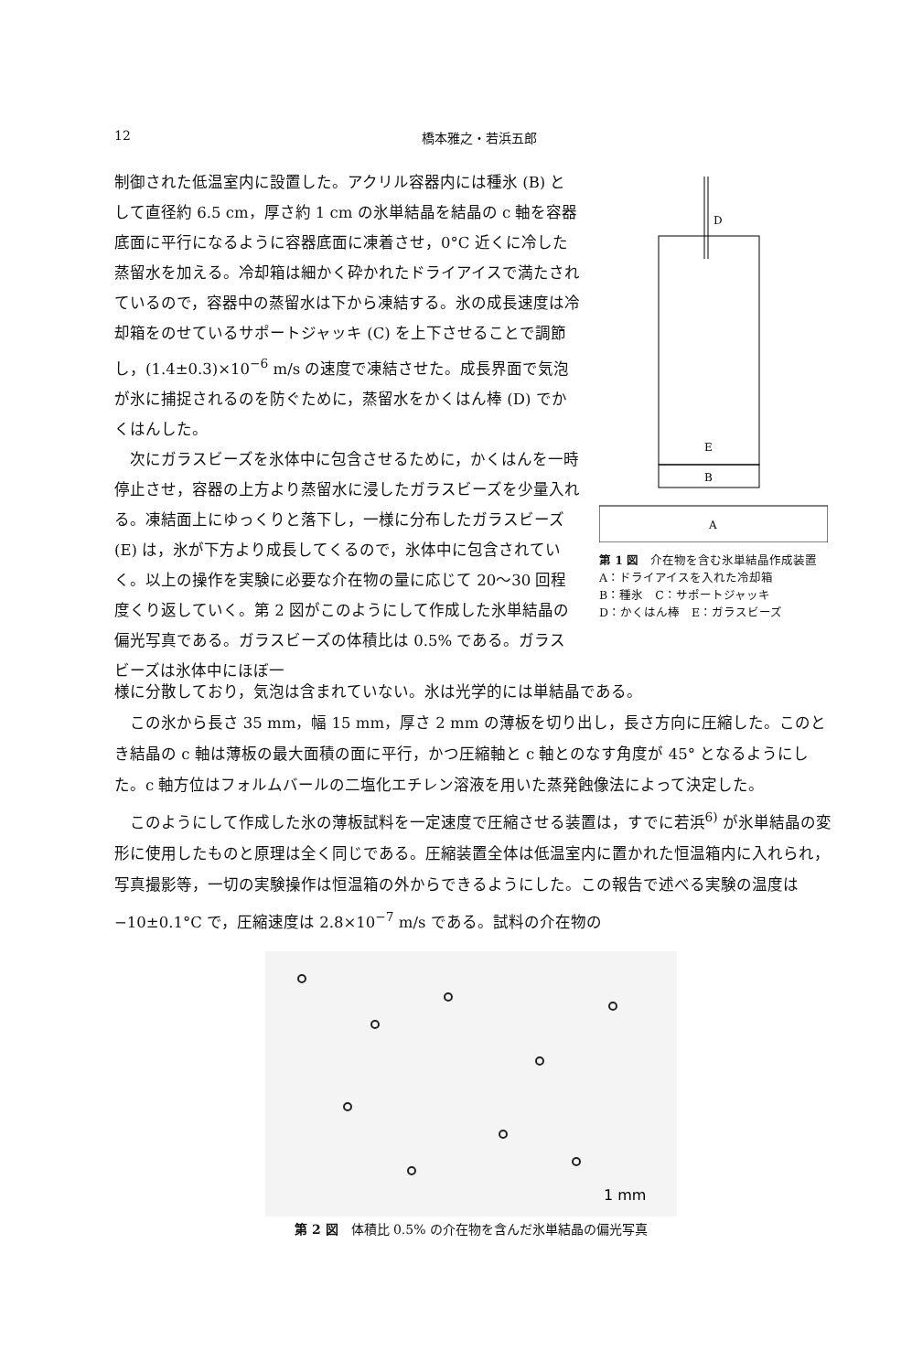12 橋本雅之・若浜五郎
制御された低温室内に設置した。アクリル容器内には種氷 (B) として直径約 6.5 cm，厚さ約 1 cm の氷単結晶を結晶の c 軸を容器底面に平行になるように容器底面に凍着させ，0°C 近くに冷した蒸留水を加える。冷却箱は細かく砕かれたドライアイスで満たされているので，容器中の蒸留水は下から凍結する。氷の成長速度は冷却箱をのせているサポートジャッキ (C) を上下させることで調節し，(1.4±0.3)×10<sup>−6</sup> m/s の速度で凍結させた。成長界面で気泡が氷に捕捉されるのを防ぐために，蒸留水をかくはん棒 (D) でかくはんした。
次にガラスビーズを氷体中に包含させるために，かくはんを一時停止させ，容器の上方より蒸留水に浸したガラスビーズを少量入れる。凍結面上にゆっくりと落下し，一様に分布したガラスビーズ (E) は，氷が下方より成長してくるので，氷体中に包含されていく。以上の操作を実験に必要な介在物の量に応じて 20～30 回程度くり返していく。第 2 図がこのようにして作成した氷単結晶の偏光写真である。ガラスビーズの体積比は 0.5% である。ガラスビーズは氷体中にほぼ一
D
E
B
A
第 1 図　介在物を含む氷単結晶作成装置
A：ドライアイスを入れた冷却箱
B：種氷　C：サポートジャッキ
D：かくはん棒　E：ガラスビーズ
様に分散しており，気泡は含まれていない。氷は光学的には単結晶である。
この氷から長さ 35 mm，幅 15 mm，厚さ 2 mm の薄板を切り出し，長さ方向に圧縮した。このとき結晶の c 軸は薄板の最大面積の面に平行，かつ圧縮軸と c 軸とのなす角度が 45° となるようにした。c 軸方位はフォルムバールの二塩化エチレン溶液を用いた蒸発蝕像法によって決定した。
このようにして作成した氷の薄板試料を一定速度で圧縮させる装置は，すでに若浜<sup>6)</sup> が氷単結晶の変形に使用したものと原理は全く同じである。圧縮装置全体は低温室内に置かれた恒温箱内に入れられ，写真撮影等，一切の実験操作は恒温箱の外からできるようにした。この報告で述べる実験の温度は −10±0.1°C で，圧縮速度は 2.8×10<sup>−7</sup> m/s である。試料の介在物の
1 mm
第 2 図　体積比 0.5% の介在物を含んだ氷単結晶の偏光写真